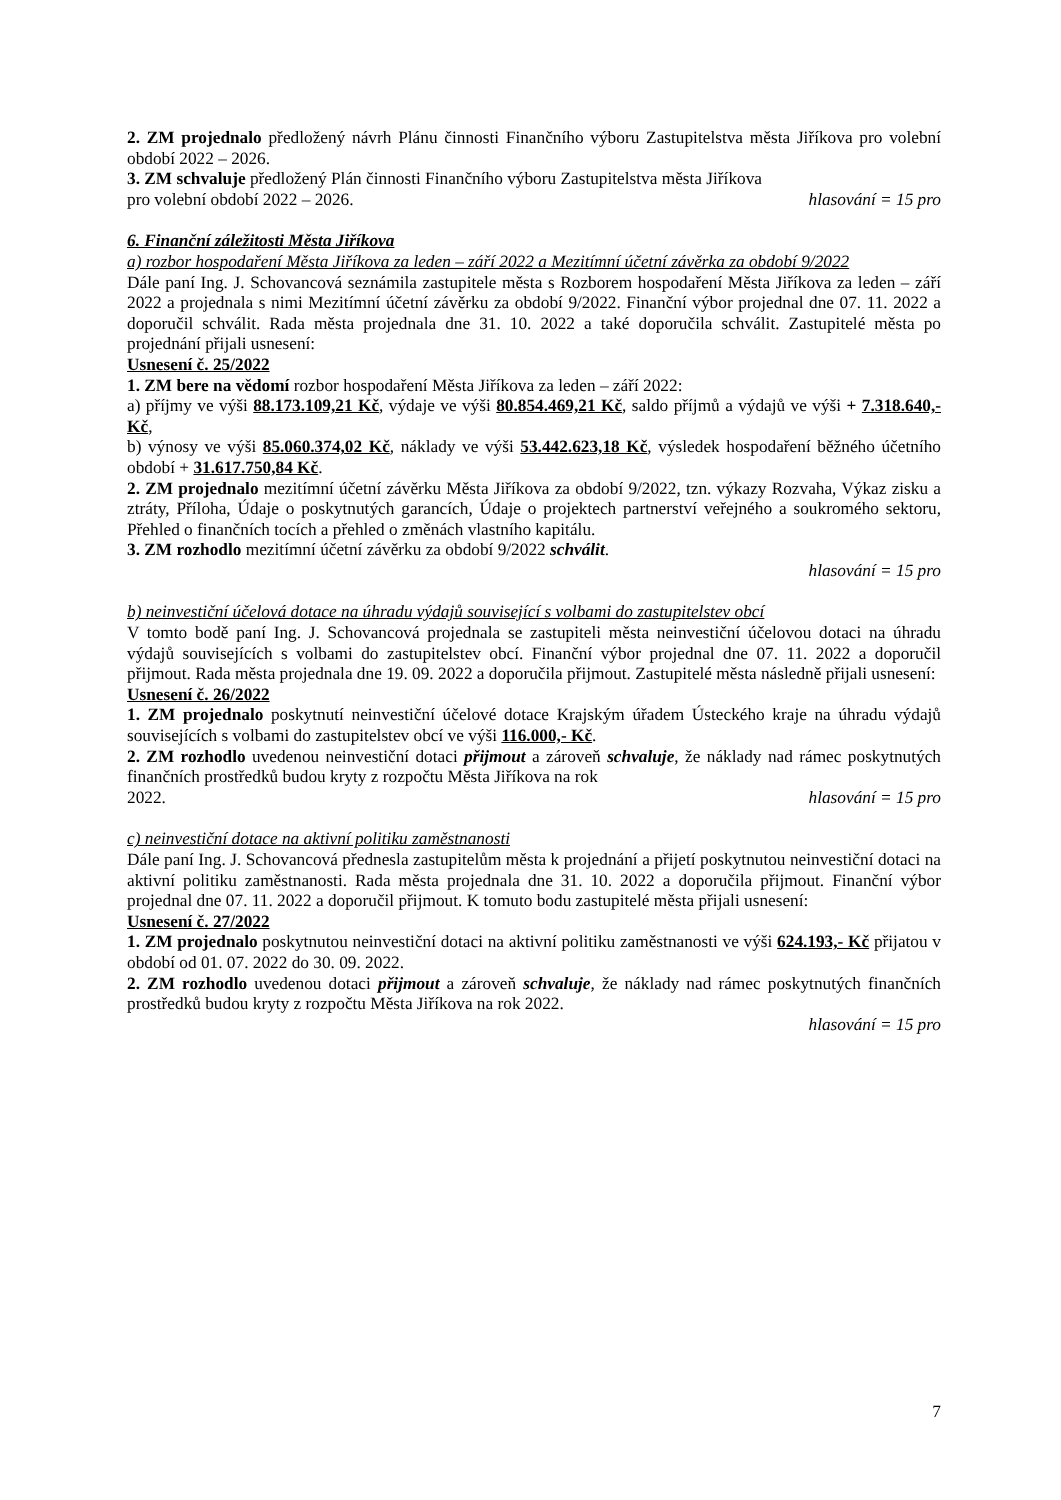2. ZM projednalo předložený návrh Plánu činnosti Finančního výboru Zastupitelstva města Jiříkova pro volební období 2022 – 2026.
3. ZM schvaluje předložený Plán činnosti Finančního výboru Zastupitelstva města Jiříkova
pro volební období 2022 – 2026. hlasování = 15 pro
6. Finanční záležitosti Města Jiříkova
a) rozbor hospodaření Města Jiříkova za leden – září 2022 a Mezitímní účetní závěrka za období 9/2022
Dále paní Ing. J. Schovancová seznámila zastupitele města s Rozborem hospodaření Města Jiříkova za leden – září 2022 a projednala s nimi Mezitímní účetní závěrku za období 9/2022. Finanční výbor projednal dne 07. 11. 2022 a doporučil schválit. Rada města projednala dne 31. 10. 2022 a také doporučila schválit. Zastupitelé města po projednání přijali usnesení:
Usnesení č. 25/2022
1. ZM bere na vědomí rozbor hospodaření Města Jiříkova za leden – září 2022:
a) příjmy ve výši 88.173.109,21 Kč, výdaje ve výši 80.854.469,21 Kč, saldo příjmů a výdajů ve výši + 7.318.640,- Kč,
b) výnosy ve výši 85.060.374,02 Kč, náklady ve výši 53.442.623,18 Kč, výsledek hospodaření běžného účetního období + 31.617.750,84 Kč.
2. ZM projednalo mezitímní účetní závěrku Města Jiříkova za období 9/2022, tzn. výkazy Rozvaha, Výkaz zisku a ztráty, Příloha, Údaje o poskytnutých garancích, Údaje o projektech partnerství veřejného a soukromého sektoru, Přehled o finančních tocích a přehled o změnách vlastního kapitálu.
3. ZM rozhodlo mezitímní účetní závěrku za období 9/2022 schválit.
hlasování = 15 pro
b) neinvestiční účelová dotace na úhradu výdajů související s volbami do zastupitelstev obcí
V tomto bodě paní Ing. J. Schovancová projednala se zastupiteli města neinvestiční účelovou dotaci na úhradu výdajů souvisejících s volbami do zastupitelstev obcí. Finanční výbor projednal dne 07. 11. 2022 a doporučil přijmout. Rada města projednala dne 19. 09. 2022 a doporučila přijmout. Zastupitelé města následně přijali usnesení:
Usnesení č. 26/2022
1. ZM projednalo poskytnutí neinvestiční účelové dotace Krajským úřadem Ústeckého kraje na úhradu výdajů souvisejících s volbami do zastupitelstev obcí ve výši 116.000,- Kč.
2. ZM rozhodlo uvedenou neinvestiční dotaci přijmout a zároveň schvaluje, že náklady nad rámec poskytnutých finančních prostředků budou kryty z rozpočtu Města Jiříkova na rok
2022. hlasování = 15 pro
c) neinvestiční dotace na aktivní politiku zaměstnanosti
Dále paní Ing. J. Schovancová přednesla zastupitelům města k projednání a přijetí poskytnutou neinvestiční dotaci na aktivní politiku zaměstnanosti. Rada města projednala dne 31. 10. 2022 a doporučila přijmout. Finanční výbor projednal dne 07. 11. 2022 a doporučil přijmout. K tomuto bodu zastupitelé města přijali usnesení:
Usnesení č. 27/2022
1. ZM projednalo poskytnutou neinvestiční dotaci na aktivní politiku zaměstnanosti ve výši 624.193,- Kč přijatou v období od 01. 07. 2022 do 30. 09. 2022.
2. ZM rozhodlo uvedenou dotaci přijmout a zároveň schvaluje, že náklady nad rámec poskytnutých finančních prostředků budou kryty z rozpočtu Města Jiříkova na rok 2022.
hlasování = 15 pro
7